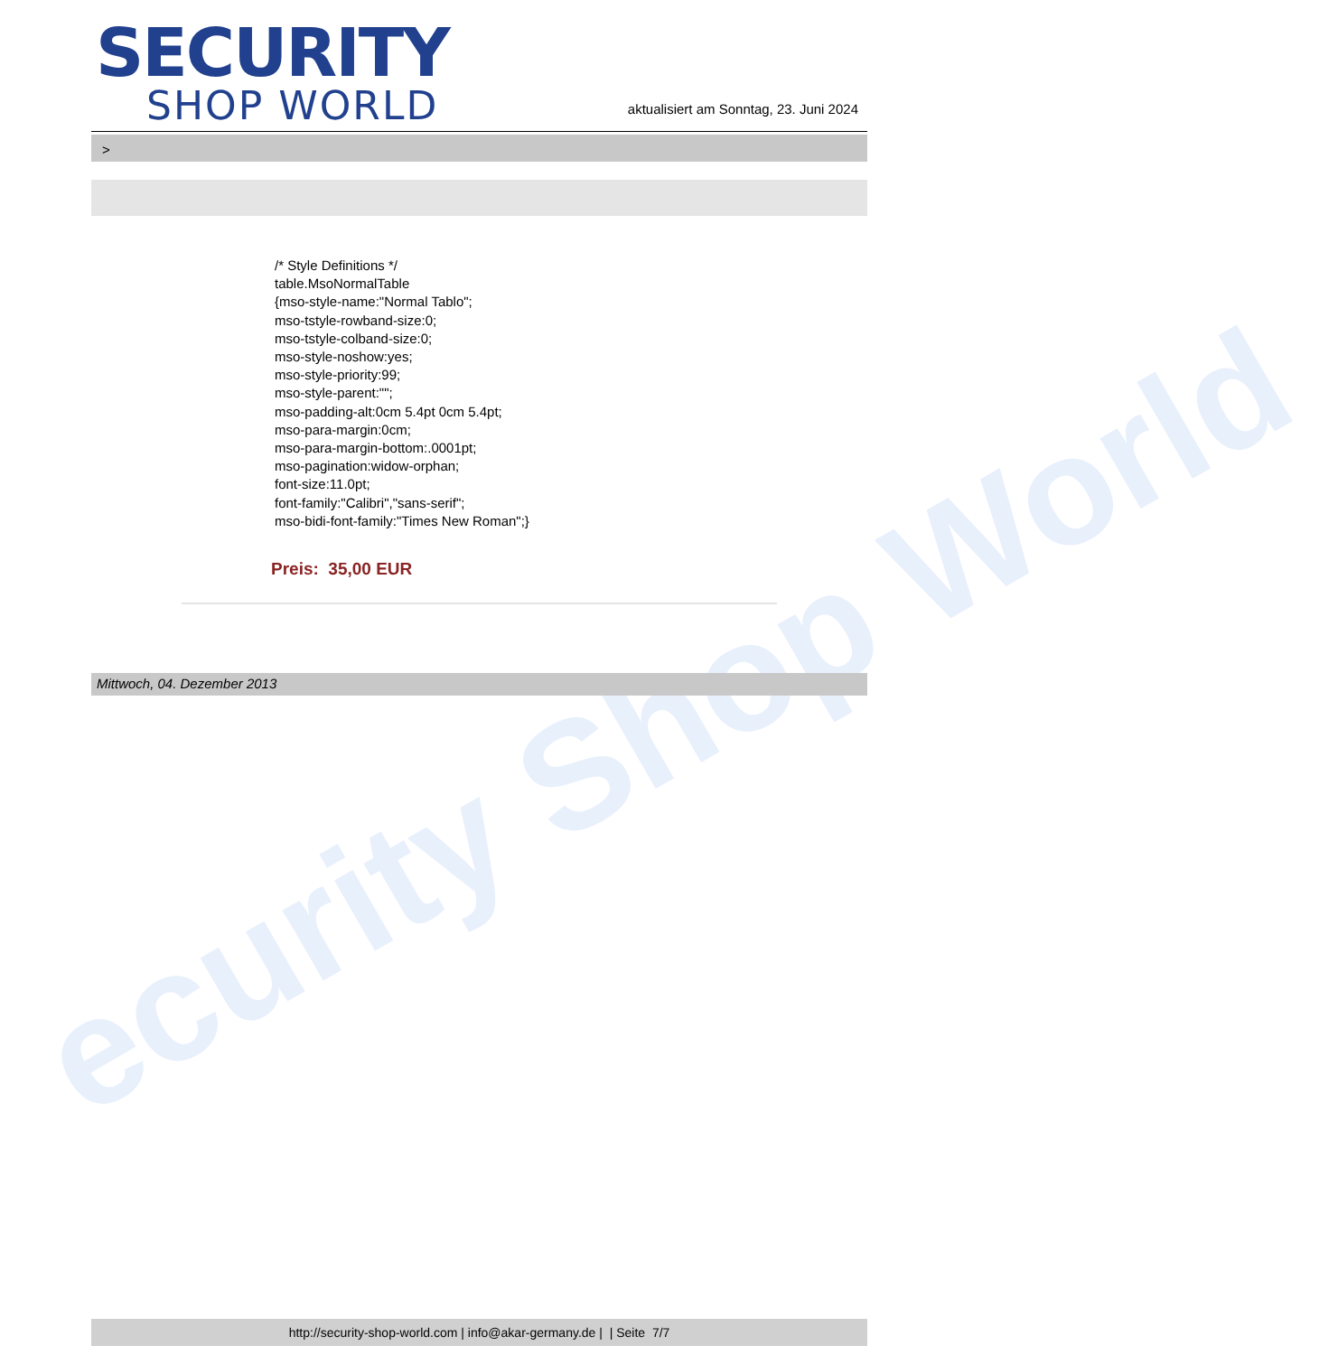ecurity Shop World
SECURITY
SHOP WORLD
aktualisiert am Sonntag, 23. Juni 2024
>
/* Style Definitions */
table.MsoNormalTable
{mso-style-name:"Normal Tablo";
mso-tstyle-rowband-size:0;
mso-tstyle-colband-size:0;
mso-style-noshow:yes;
mso-style-priority:99;
mso-style-parent:"";
mso-padding-alt:0cm 5.4pt 0cm 5.4pt;
mso-para-margin:0cm;
mso-para-margin-bottom:.0001pt;
mso-pagination:widow-orphan;
font-size:11.0pt;
font-family:"Calibri","sans-serif";
mso-bidi-font-family:"Times New Roman";}
Preis: 35,00 EUR
Mittwoch, 04. Dezember 2013
http://security-shop-world.com | info@akar-germany.de | | Seite 7/7